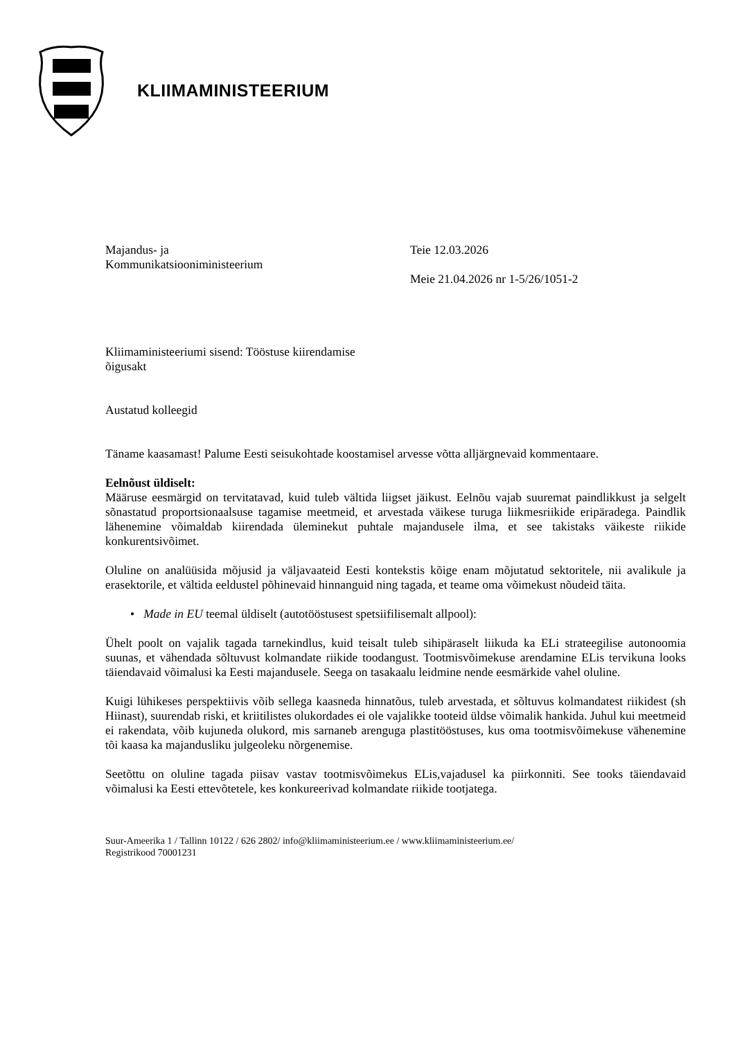KLIIMAMINISTEERIUM
Majandus- ja
Kommunikatsiooniministeerium
Teie 12.03.2026
Meie 21.04.2026 nr 1-5/26/1051-2
Kliimaministeeriumi sisend: Tööstuse kiirendamise
õigusakt
Austatud kolleegid
Täname kaasamast! Palume Eesti seisukohtade koostamisel arvesse võtta alljärgnevaid kommentaare.
Eelnõust üldiselt:
Määruse eesmärgid on tervitatavad, kuid tuleb vältida liigset jäikust. Eelnõu vajab suuremat paindlikkust ja selgelt sõnastatud proportsionaalsuse tagamise meetmeid, et arvestada väikese turuga liikmesriikide eripäradega. Paindlik lähenemine võimaldab kiirendada üleminekut puhtale majandusele ilma, et see takistaks väikeste riikide konkurentsivõimet.
Oluline on analüüsida mõjusid ja väljavaateid Eesti kontekstis kõige enam mõjutatud sektoritele, nii avalikule ja erasektorile, et vältida eeldustel põhinevaid hinnanguid ning tagada, et teame oma võimekust nõudeid täita.
• Made in EU teemal üldiselt (autotööstusest spetsiifilisemalt allpool):
Ühelt poolt on vajalik tagada tarnekindlus, kuid teisalt tuleb sihipäraselt liikuda ka ELi strateegilise autonoomia suunas, et vähendada sõltuvust kolmandate riikide toodangust. Tootmisvõimekuse arendamine ELis tervikuna looks täiendavaid võimalusi ka Eesti majandusele. Seega on tasakaalu leidmine nende eesmärkide vahel oluline.
Kuigi lühikeses perspektiivis võib sellega kaasneda hinnatõus, tuleb arvestada, et sõltuvus kolmandatest riikidest (sh Hiinast), suurendab riski, et kriitilistes olukordades ei ole vajalikke tooteid üldse võimalik hankida. Juhul kui meetmeid ei rakendata, võib kujuneda olukord, mis sarnaneb arenguga plastitööstuses, kus oma tootmisvõimekuse vähenemine tõi kaasa ka majandusliku julgeoleku nõrgenemise.
Seetõttu on oluline tagada piisav vastav tootmisvõimekus ELis,vajadusel ka piirkonniti. See tooks täiendavaid võimalusi ka Eesti ettevõtetele, kes konkureerivad kolmandate riikide tootjatega.
Suur-Ameerika 1 / Tallinn 10122 / 626 2802/ info@kliimaministeerium.ee / www.kliimaministeerium.ee/
Registrikood 70001231